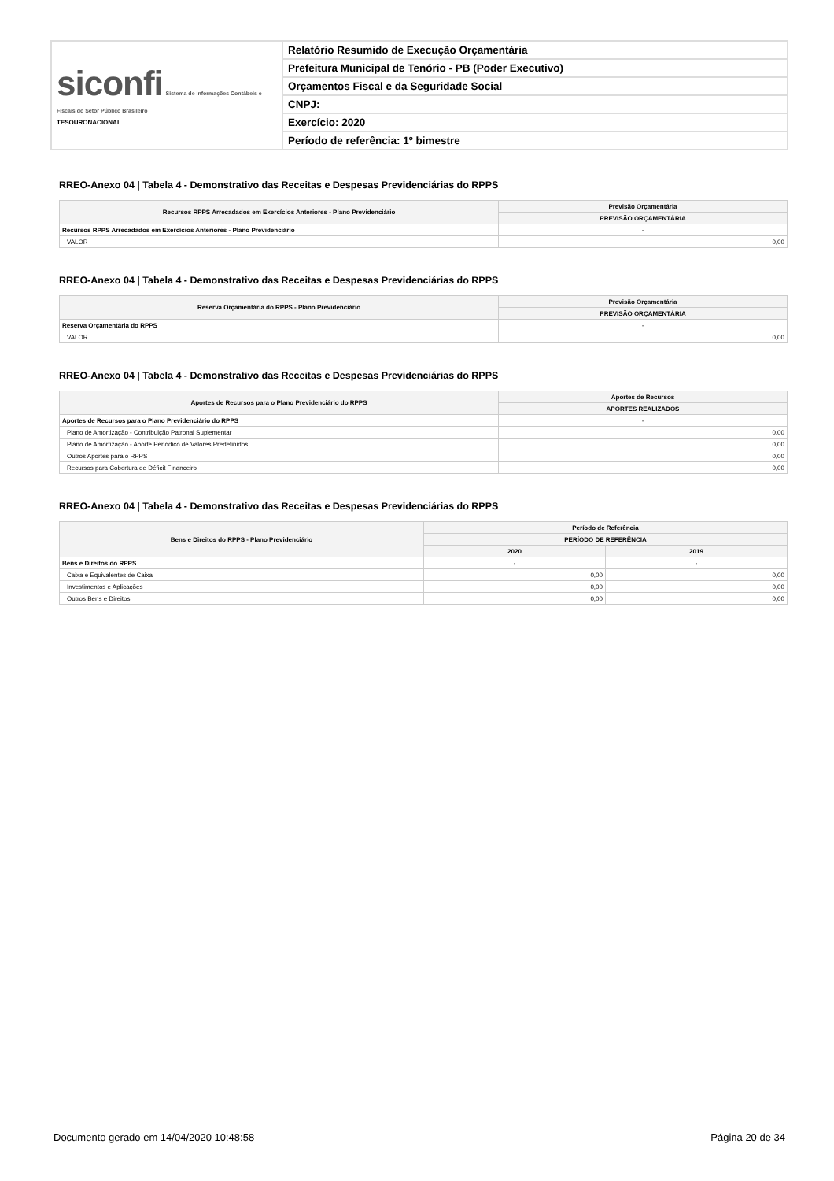| siconfi Sistema de Informações Contábeis e Fiscais do Setor Público Brasileiro TESOURONACIONAL | Relatório Resumido de Execução Orçamentária |
| | Prefeitura Municipal de Tenório - PB (Poder Executivo) |
| | Orçamentos Fiscal e da Seguridade Social |
| | CNPJ: |
| | Exercício: 2020 |
| | Período de referência: 1º bimestre |
RREO-Anexo 04 | Tabela 4 - Demonstrativo das Receitas e Despesas Previdenciárias do RPPS
| Recursos RPPS Arrecadados em Exercícios Anteriores - Plano Previdenciário | Previsão Orçamentária |
| --- | --- |
| | PREVISÃO ORÇAMENTÁRIA |
| Recursos RPPS Arrecadados em Exercícios Anteriores - Plano Previdenciário | - |
| VALOR | 0,00 |
RREO-Anexo 04 | Tabela 4 - Demonstrativo das Receitas e Despesas Previdenciárias do RPPS
| Reserva Orçamentária do RPPS - Plano Previdenciário | Previsão Orçamentária |
| --- | --- |
| | PREVISÃO ORÇAMENTÁRIA |
| Reserva Orçamentária do RPPS | - |
| VALOR | 0,00 |
RREO-Anexo 04 | Tabela 4 - Demonstrativo das Receitas e Despesas Previdenciárias do RPPS
| Aportes de Recursos para o Plano Previdenciário do RPPS | Aportes de Recursos |
| --- | --- |
| | APORTES REALIZADOS |
| Aportes de Recursos para o Plano Previdenciário do RPPS | - |
| Plano de Amortização - Contribuição Patronal Suplementar | 0,00 |
| Plano de Amortização - Aporte Periódico de Valores Predefinidos | 0,00 |
| Outros Aportes para o RPPS | 0,00 |
| Recursos para Cobertura de Déficit Financeiro | 0,00 |
RREO-Anexo 04 | Tabela 4 - Demonstrativo das Receitas e Despesas Previdenciárias do RPPS
| Bens e Direitos do RPPS - Plano Previdenciário | Período de Referência | |
| --- | --- | --- |
| | PERÍODO DE REFERÊNCIA | |
| | 2020 | 2019 |
| Bens e Direitos do RPPS | - | - |
| Caixa e Equivalentes de Caixa | 0,00 | 0,00 |
| Investimentos e Aplicações | 0,00 | 0,00 |
| Outros Bens e Direitos | 0,00 | 0,00 |
Documento gerado em 14/04/2020 10:48:58 Página 20 de 34